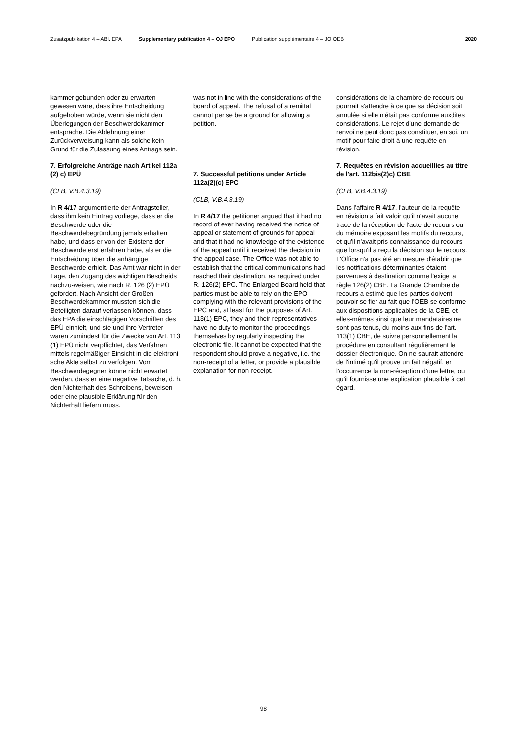Zusatzpublikation 4 – ABl. EPA Supplementary publication 4 – OJ EPO Publication supplémentaire 4 – JO OEB 2020
kammer gebunden oder zu erwarten gewesen wäre, dass ihre Entscheidung aufgehoben würde, wenn sie nicht den Überlegungen der Beschwerdekammer entspräche. Die Ablehnung einer Zurückverweisung kann als solche kein Grund für die Zulassung eines Antrags sein.
7. Erfolgreiche Anträge nach Artikel 112a (2) c) EPÜ
(CLB, V.B.4.3.19)
In R 4/17 argumentierte der Antragsteller, dass ihm kein Eintrag vorliege, dass er die Beschwerde oder die Beschwerdebegründung jemals erhalten habe, und dass er von der Existenz der Beschwerde erst erfahren habe, als er die Entscheidung über die anhängige Beschwerde erhielt. Das Amt war nicht in der Lage, den Zugang des wichtigen Bescheids nachzu-weisen, wie nach R. 126 (2) EPÜ gefordert. Nach Ansicht der Großen Beschwerdekammer mussten sich die Beteiligten darauf verlassen können, dass das EPA die einschlägigen Vorschriften des EPÜ einhielt, und sie und ihre Vertreter waren zumindest für die Zwecke von Art. 113 (1) EPÜ nicht verpflichtet, das Verfahren mittels regelmäßiger Einsicht in die elektroni-sche Akte selbst zu verfolgen. Vom Beschwerdegegner könne nicht erwartet werden, dass er eine negative Tatsache, d. h. den Nichterhalt des Schreibens, beweisen oder eine plausible Erklärung für den Nichterhalt liefern muss.
was not in line with the considerations of the board of appeal. The refusal of a remittal cannot per se be a ground for allowing a petition.
7. Successful petitions under Article 112a(2)(c) EPC
(CLB, V.B.4.3.19)
In R 4/17 the petitioner argued that it had no record of ever having received the notice of appeal or statement of grounds for appeal and that it had no knowledge of the existence of the appeal until it received the decision in the appeal case. The Office was not able to establish that the critical communications had reached their destination, as required under R. 126(2) EPC. The Enlarged Board held that parties must be able to rely on the EPO complying with the relevant provisions of the EPC and, at least for the purposes of Art. 113(1) EPC, they and their representatives have no duty to monitor the proceedings themselves by regularly inspecting the electronic file. It cannot be expected that the respondent should prove a negative, i.e. the non-receipt of a letter, or provide a plausible explanation for non-receipt.
considérations de la chambre de recours ou pourrait s'attendre à ce que sa décision soit annulée si elle n'était pas conforme auxdites considérations. Le rejet d'une demande de renvoi ne peut donc pas constituer, en soi, un motif pour faire droit à une requête en révision.
7. Requêtes en révision accueillies au titre de l'art. 112bis(2)c) CBE
(CLB, V.B.4.3.19)
Dans l'affaire R 4/17, l'auteur de la requête en révision a fait valoir qu'il n'avait aucune trace de la réception de l'acte de recours ou du mémoire exposant les motifs du recours, et qu'il n'avait pris connaissance du recours que lorsqu'il a reçu la décision sur le recours. L'Office n'a pas été en mesure d'établir que les notifications déterminantes étaient parvenues à destination comme l'exige la règle 126(2) CBE. La Grande Chambre de recours a estimé que les parties doivent pouvoir se fier au fait que l'OEB se conforme aux dispositions applicables de la CBE, et elles-mêmes ainsi que leur mandataires ne sont pas tenus, du moins aux fins de l'art. 113(1) CBE, de suivre personnellement la procédure en consultant régulièrement le dossier électronique. On ne saurait attendre de l'intimé qu'il prouve un fait négatif, en l'occurrence la non-réception d'une lettre, ou qu'il fournisse une explication plausible à cet égard.
98